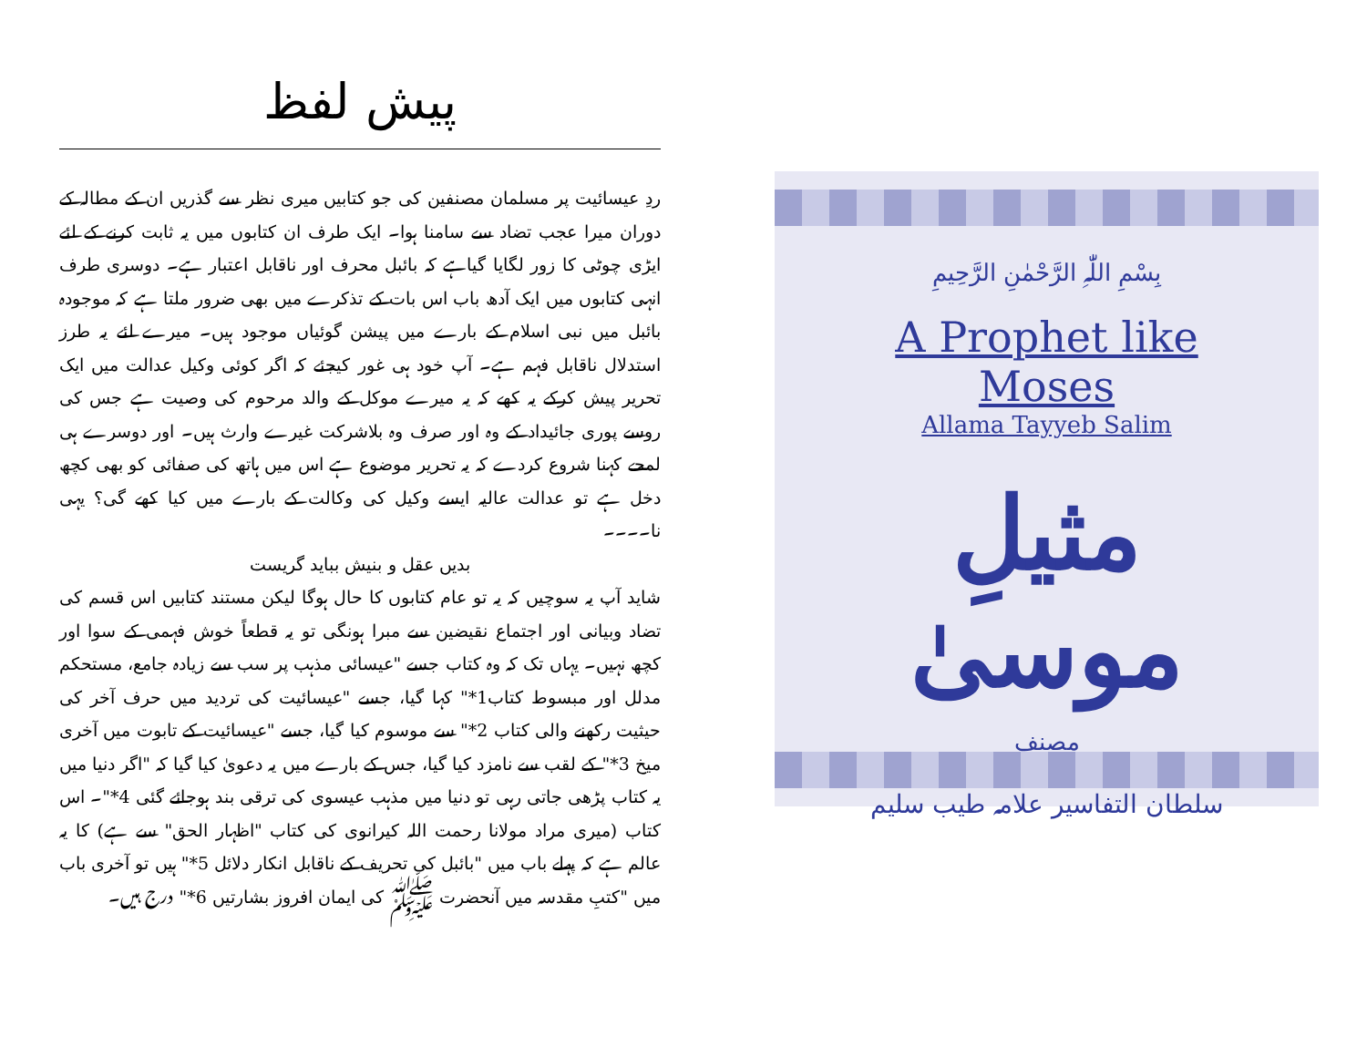پیش لفظ
ردِ عیسائیت پر مسلمان مصنفین کی جو کتابیں میری نظر سے گذریں ان کے مطالہ کے دوران میرا عجب تضاد سے سامنا ہوا۔ ایک طرف ان کتابوں میں یہ ثابت کرنے کے لئے ایڑی چوٹی کا زور لگایا گیاہے کہ بائبل محرف اور ناقابل اعتبار ہے۔ دوسری طرف انہی کتابوں میں ایک آدھ باب اس بات کے تذکرے میں بھی ضرور ملتا ہے کہ موجودہ بائبل میں نبی اسلام کے بارے میں پیشن گوئیاں موجود ہیں۔ میرے لئے یہ طرز استدلال ناقابل فہم ہے۔ آپ خود ہی غور کیجئے کہ اگر کوئی وکیل عدالت میں ایک تحریر پیش کرکے یہ کھے کہ یہ میرے موکل کے والد مرحوم کی وصیت ہے جس کی روسے پوری جائیداد کے وہ اور صرف وہ بلاشرکت غیرے وارث ہیں۔ اور دوسرے ہی لمحے کہنا شروع کردے کہ یہ تحریر موضوع ہے اس میں ہاتھ کی صفائی کو بھی کچھ دخل ہے تو عدالت عالیہ ایسے وکیل کی وکالت کے بارے میں کیا کھے گی؟ یہی نا۔۔۔۔
بدیں عقل و بنیش بباید گریست
شاید آپ یہ سوچیں کہ یہ تو عام کتابوں کا حال ہوگا لیکن مستند کتابیں اس قسم کی تضاد وبیانی اور اجتماع نقیضین سے مبرا ہونگی تو یہ قطعاً خوش فہمی کے سوا اور کچھ نہیں۔ یہاں تک کہ وہ کتاب جسے "عیسائی مذہب پر سب سے زیادہ جامع، مستحکم مدلل اور مبسوط کتاب1*" کہا گیا، جسے "عیسائیت کی تردید میں حرف آخر کی حیثیت رکھنے والی کتاب 2*" سے موسوم کیا گیا، جسے "عیسائیت کے تابوت میں آخری میخ 3*" کے لقب سے نامزد کیا گیا، جس کے بارے میں یہ دعویٰ کیا گیا کہ "اگر دنیا میں یہ کتاب پڑھی جاتی رہی تو دنیا میں مذہب عیسوی کی ترقی بند ہوجائے گئی 4*"۔ اس کتاب (میری مراد مولانا رحمت اللہ کیرانوی کی کتاب "اظہار الحق" سے ہے) کا یہ عالم ہے کہ پہلے باب میں "بائبل کی تحریف کے ناقابل انکار دلائل 5*" ہیں تو آخری باب میں "کتبِ مقدسہ میں آنحضرت ﷺ کی ایمان افروز بشارتیں 6*" درج ہیں۔
بِسْمِ اللّٰہِ الرَّحْمٰنِ الرَّحِیمِ
A Prophet like Moses
Allama Tayyeb Salim
مثیلِ موسیٰ
مصنف
سلطان التفاسیر علامہ طیب سلیم